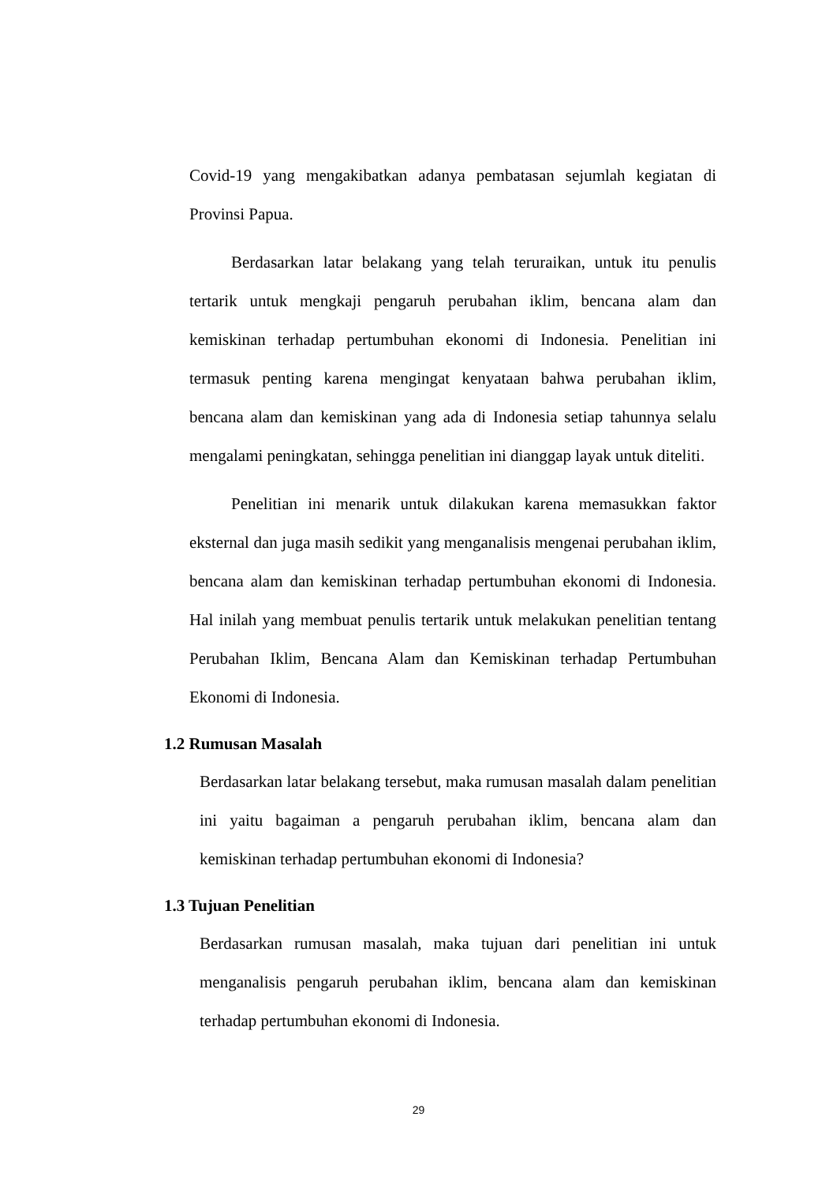Covid-19 yang mengakibatkan adanya pembatasan sejumlah kegiatan di Provinsi Papua.
Berdasarkan latar belakang yang telah teruraikan, untuk itu penulis tertarik untuk mengkaji pengaruh perubahan iklim, bencana alam dan kemiskinan terhadap pertumbuhan ekonomi di Indonesia. Penelitian ini termasuk penting karena mengingat kenyataan bahwa perubahan iklim, bencana alam dan kemiskinan yang ada di Indonesia setiap tahunnya selalu mengalami peningkatan, sehingga penelitian ini dianggap layak untuk diteliti.
Penelitian ini menarik untuk dilakukan karena memasukkan faktor eksternal dan juga masih sedikit yang menganalisis mengenai perubahan iklim, bencana alam dan kemiskinan terhadap pertumbuhan ekonomi di Indonesia. Hal inilah yang membuat penulis tertarik untuk melakukan penelitian tentang Perubahan Iklim, Bencana Alam dan Kemiskinan terhadap Pertumbuhan Ekonomi di Indonesia.
1.2 Rumusan Masalah
Berdasarkan latar belakang tersebut, maka rumusan masalah dalam penelitian ini yaitu bagaiman a pengaruh perubahan iklim, bencana alam dan kemiskinan terhadap pertumbuhan ekonomi di Indonesia?
1.3 Tujuan Penelitian
Berdasarkan rumusan masalah, maka tujuan dari penelitian ini untuk menganalisis pengaruh perubahan iklim, bencana alam dan kemiskinan terhadap pertumbuhan ekonomi di Indonesia.
29